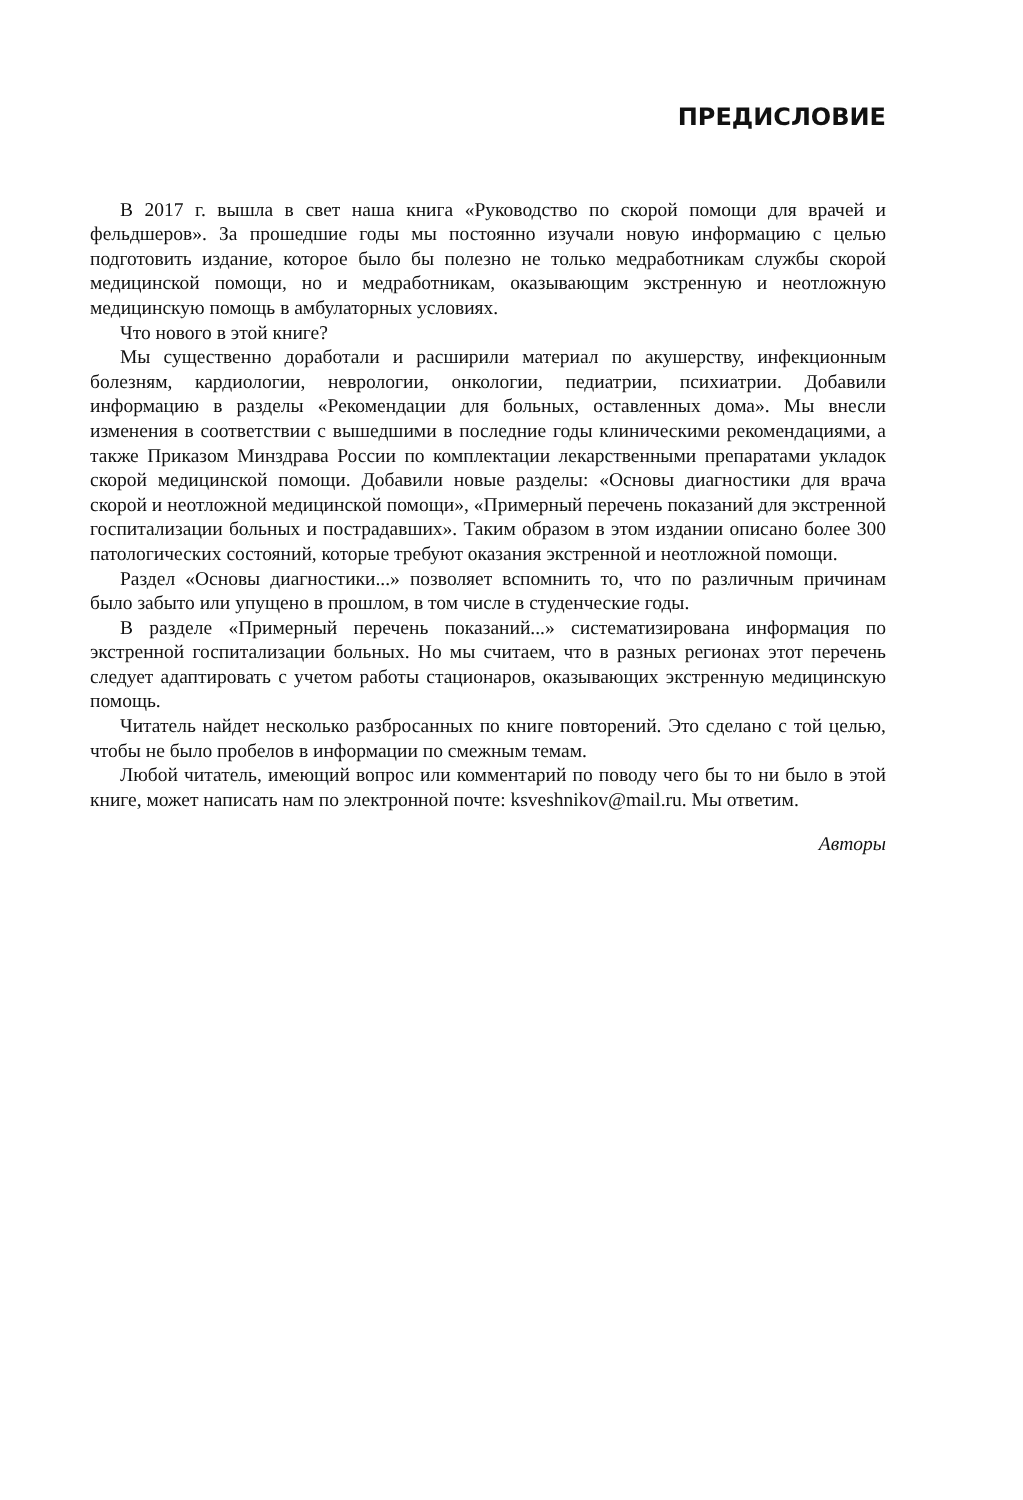ПРЕДИСЛОВИЕ
В 2017 г. вышла в свет наша книга «Руководство по скорой помощи для врачей и фельдшеров». За прошедшие годы мы постоянно изучали новую информацию с целью подготовить издание, которое было бы полезно не только медработникам службы скорой медицинской помощи, но и медработникам, оказывающим экстренную и неотложную медицинскую помощь в амбулаторных условиях.
Что нового в этой книге?
Мы существенно доработали и расширили материал по акушерству, инфекционным болезням, кардиологии, неврологии, онкологии, педиатрии, психиатрии. Добавили информацию в разделы «Рекомендации для больных, оставленных дома». Мы внесли изменения в соответствии с вышедшими в последние годы клиническими рекомендациями, а также Приказом Минздрава России по комплектации лекарственными препаратами укладок скорой медицинской помощи. Добавили новые разделы: «Основы диагностики для врача скорой и неотложной медицинской помощи», «Примерный перечень показаний для экстренной госпитализации больных и пострадавших». Таким образом в этом издании описано более 300 патологических состояний, которые требуют оказания экстренной и неотложной помощи.
Раздел «Основы диагностики...» позволяет вспомнить то, что по различным причинам было забыто или упущено в прошлом, в том числе в студенческие годы.
В разделе «Примерный перечень показаний...» систематизирована информация по экстренной госпитализации больных. Но мы считаем, что в разных регионах этот перечень следует адаптировать с учетом работы стационаров, оказывающих экстренную медицинскую помощь.
Читатель найдет несколько разбросанных по книге повторений. Это сделано с той целью, чтобы не было пробелов в информации по смежным темам.
Любой читатель, имеющий вопрос или комментарий по поводу чего бы то ни было в этой книге, может написать нам по электронной почте: ksveshnikov@mail.ru. Мы ответим.
Авторы